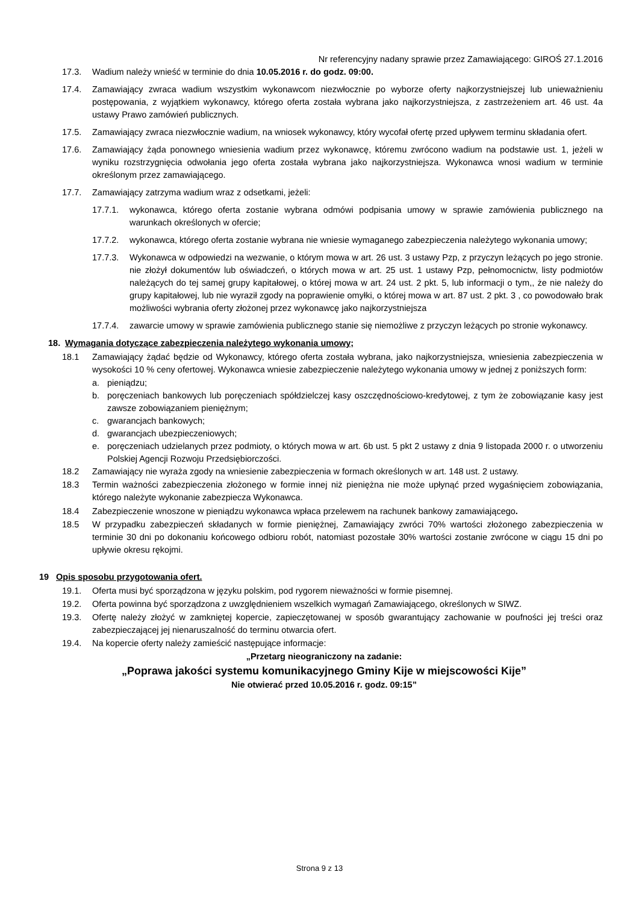Nr referencyjny nadany sprawie przez Zamawiającego: GIROŚ 27.1.2016
17.3. Wadium należy wnieść w terminie do dnia 10.05.2016 r. do godz. 09:00.
17.4. Zamawiający zwraca wadium wszystkim wykonawcom niezwłocznie po wyborze oferty najkorzystniejszej lub unieważnieniu postępowania, z wyjątkiem wykonawcy, którego oferta została wybrana jako najkorzystniejsza, z zastrzeżeniem art. 46 ust. 4a ustawy Prawo zamówień publicznych.
17.5. Zamawiający zwraca niezwłocznie wadium, na wniosek wykonawcy, który wycofał ofertę przed upływem terminu składania ofert.
17.6. Zamawiający żąda ponownego wniesienia wadium przez wykonawcę, któremu zwrócono wadium na podstawie ust. 1, jeżeli w wyniku rozstrzygnięcia odwołania jego oferta została wybrana jako najkorzystniejsza. Wykonawca wnosi wadium w terminie określonym przez zamawiającego.
17.7. Zamawiający zatrzyma wadium wraz z odsetkami, jeżeli:
17.7.1. wykonawca, którego oferta zostanie wybrana odmówi podpisania umowy w sprawie zamówienia publicznego na warunkach określonych w ofercie;
17.7.2. wykonawca, którego oferta zostanie wybrana nie wniesie wymaganego zabezpieczenia należytego wykonania umowy;
17.7.3. Wykonawca w odpowiedzi na wezwanie, o którym mowa w art. 26 ust. 3 ustawy Pzp, z przyczyn leżących po jego stronie. nie złożył dokumentów lub oświadczeń, o których mowa w art. 25 ust. 1 ustawy Pzp, pełnomocnictw, listy podmiotów należących do tej samej grupy kapitałowej, o której mowa w art. 24 ust. 2 pkt. 5, lub informacji o tym,, że nie należy do grupy kapitałowej, lub nie wyraził zgody na poprawienie omyłki, o której mowa w art. 87 ust. 2 pkt. 3 , co powodowało brak możliwości wybrania oferty złożonej przez wykonawcę jako najkorzystniejsza
17.7.4. zawarcie umowy w sprawie zamówienia publicznego stanie się niemożliwe z przyczyn leżących po stronie wykonawcy.
18. Wymagania dotyczące zabezpieczenia należytego wykonania umowy;
18.1 Zamawiający żądać będzie od Wykonawcy, którego oferta została wybrana, jako najkorzystniejsza, wniesienia zabezpieczenia w wysokości 10 % ceny ofertowej. Wykonawca wniesie zabezpieczenie należytego wykonania umowy w jednej z poniższych form:
a. pieniądzu;
b. poręczeniach bankowych lub poręczeniach spółdzielczej kasy oszczędnościowo-kredytowej, z tym że zobowiązanie kasy jest zawsze zobowiązaniem pieniężnym;
c. gwarancjach bankowych;
d. gwarancjach ubezpieczeniowych;
e. poręczeniach udzielanych przez podmioty, o których mowa w art. 6b ust. 5 pkt 2 ustawy z dnia 9 listopada 2000 r. o utworzeniu Polskiej Agencji Rozwoju Przedsiębiorczości.
18.2 Zamawiający nie wyraża zgody na wniesienie zabezpieczenia w formach określonych w art. 148 ust. 2 ustawy.
18.3 Termin ważności zabezpieczenia złożonego w formie innej niż pieniężna nie może upłynąć przed wygaśnięciem zobowiązania, którego należyte wykonanie zabezpiecza Wykonawca.
18.4 Zabezpieczenie wnoszone w pieniądzu wykonawca wpłaca przelewem na rachunek bankowy zamawiającego.
18.5 W przypadku zabezpieczeń składanych w formie pieniężnej, Zamawiający zwróci 70% wartości złożonego zabezpieczenia w terminie 30 dni po dokonaniu końcowego odbioru robót, natomiast pozostałe 30% wartości zostanie zwrócone w ciągu 15 dni po upływie okresu rękojmi.
19 Opis sposobu przygotowania ofert.
19.1. Oferta musi być sporządzona w języku polskim, pod rygorem nieważności w formie pisemnej.
19.2. Oferta powinna być sporządzona z uwzględnieniem wszelkich wymagań Zamawiającego, określonych w SIWZ.
19.3. Ofertę należy złożyć w zamkniętej kopercie, zapieczętowanej w sposób gwarantujący zachowanie w poufności jej treści oraz zabezpieczającej jej nienaruszalność do terminu otwarcia ofert.
19.4. Na kopercie oferty należy zamieścić następujące informacje:
„Przetarg nieograniczony na zadanie:
„Poprawa jakości systemu komunikacyjnego Gminy Kije w miejscowości Kije”
Nie otwierać przed 10.05.2016 r. godz. 09:15”
Strona 9 z 13